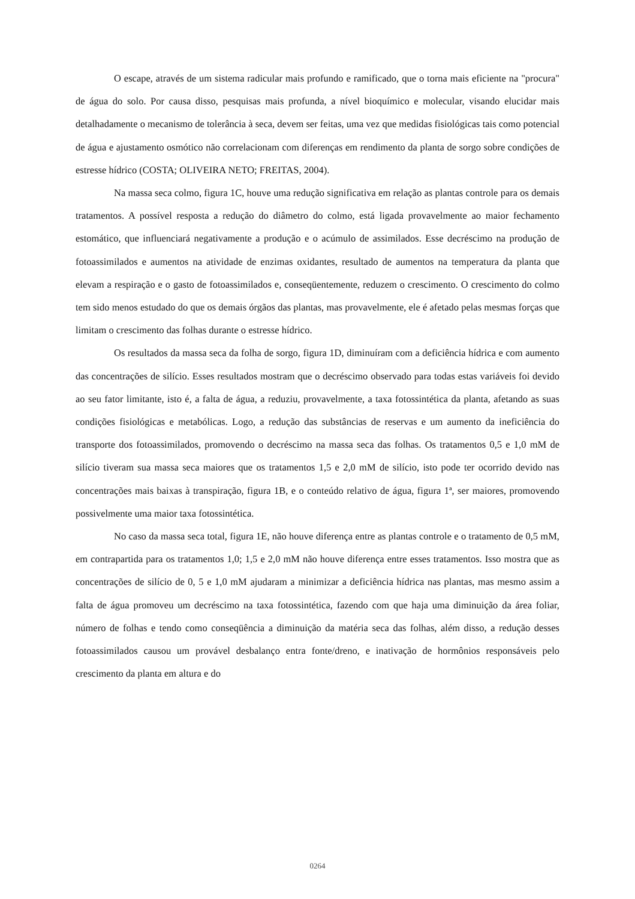O escape, através de um sistema radicular mais profundo e ramificado, que o torna mais eficiente na "procura" de água do solo. Por causa disso, pesquisas mais profunda, a nível bioquímico e molecular, visando elucidar mais detalhadamente o mecanismo de tolerância à seca, devem ser feitas, uma vez que medidas fisiológicas tais como potencial de água e ajustamento osmótico não correlacionam com diferenças em rendimento da planta de sorgo sobre condições de estresse hídrico (COSTA; OLIVEIRA NETO; FREITAS, 2004).
Na massa seca colmo, figura 1C, houve uma redução significativa em relação as plantas controle para os demais tratamentos. A possível resposta a redução do diâmetro do colmo, está ligada provavelmente ao maior fechamento estomático, que influenciará negativamente a produção e o acúmulo de assimilados. Esse decréscimo na produção de fotoassimilados e aumentos na atividade de enzimas oxidantes, resultado de aumentos na temperatura da planta que elevam a respiração e o gasto de fotoassimilados e, conseqüentemente, reduzem o crescimento. O crescimento do colmo tem sido menos estudado do que os demais órgãos das plantas, mas provavelmente, ele é afetado pelas mesmas forças que limitam o crescimento das folhas durante o estresse hídrico.
Os resultados da massa seca da folha de sorgo, figura 1D, diminuíram com a deficiência hídrica e com aumento das concentrações de silício. Esses resultados mostram que o decréscimo observado para todas estas variáveis foi devido ao seu fator limitante, isto é, a falta de água, a reduziu, provavelmente, a taxa fotossintética da planta, afetando as suas condições fisiológicas e metabólicas. Logo, a redução das substâncias de reservas e um aumento da ineficiência do transporte dos fotoassimilados, promovendo o decréscimo na massa seca das folhas. Os tratamentos 0,5 e 1,0 mM de silício tiveram sua massa seca maiores que os tratamentos 1,5 e 2,0 mM de silício, isto pode ter ocorrido devido nas concentrações mais baixas à transpiração, figura 1B, e o conteúdo relativo de água, figura 1ª, ser maiores, promovendo possivelmente uma maior taxa fotossintética.
No caso da massa seca total, figura 1E, não houve diferença entre as plantas controle e o tratamento de 0,5 mM, em contrapartida para os tratamentos 1,0; 1,5 e 2,0 mM não houve diferença entre esses tratamentos. Isso mostra que as concentrações de silício de 0, 5 e 1,0 mM ajudaram a minimizar a deficiência hídrica nas plantas, mas mesmo assim a falta de água promoveu um decréscimo na taxa fotossintética, fazendo com que haja uma diminuição da área foliar, número de folhas e tendo como conseqüência a diminuição da matéria seca das folhas, além disso, a redução desses fotoassimilados causou um provável desbalanço entra fonte/dreno, e inativação de hormônios responsáveis pelo crescimento da planta em altura e do
0264